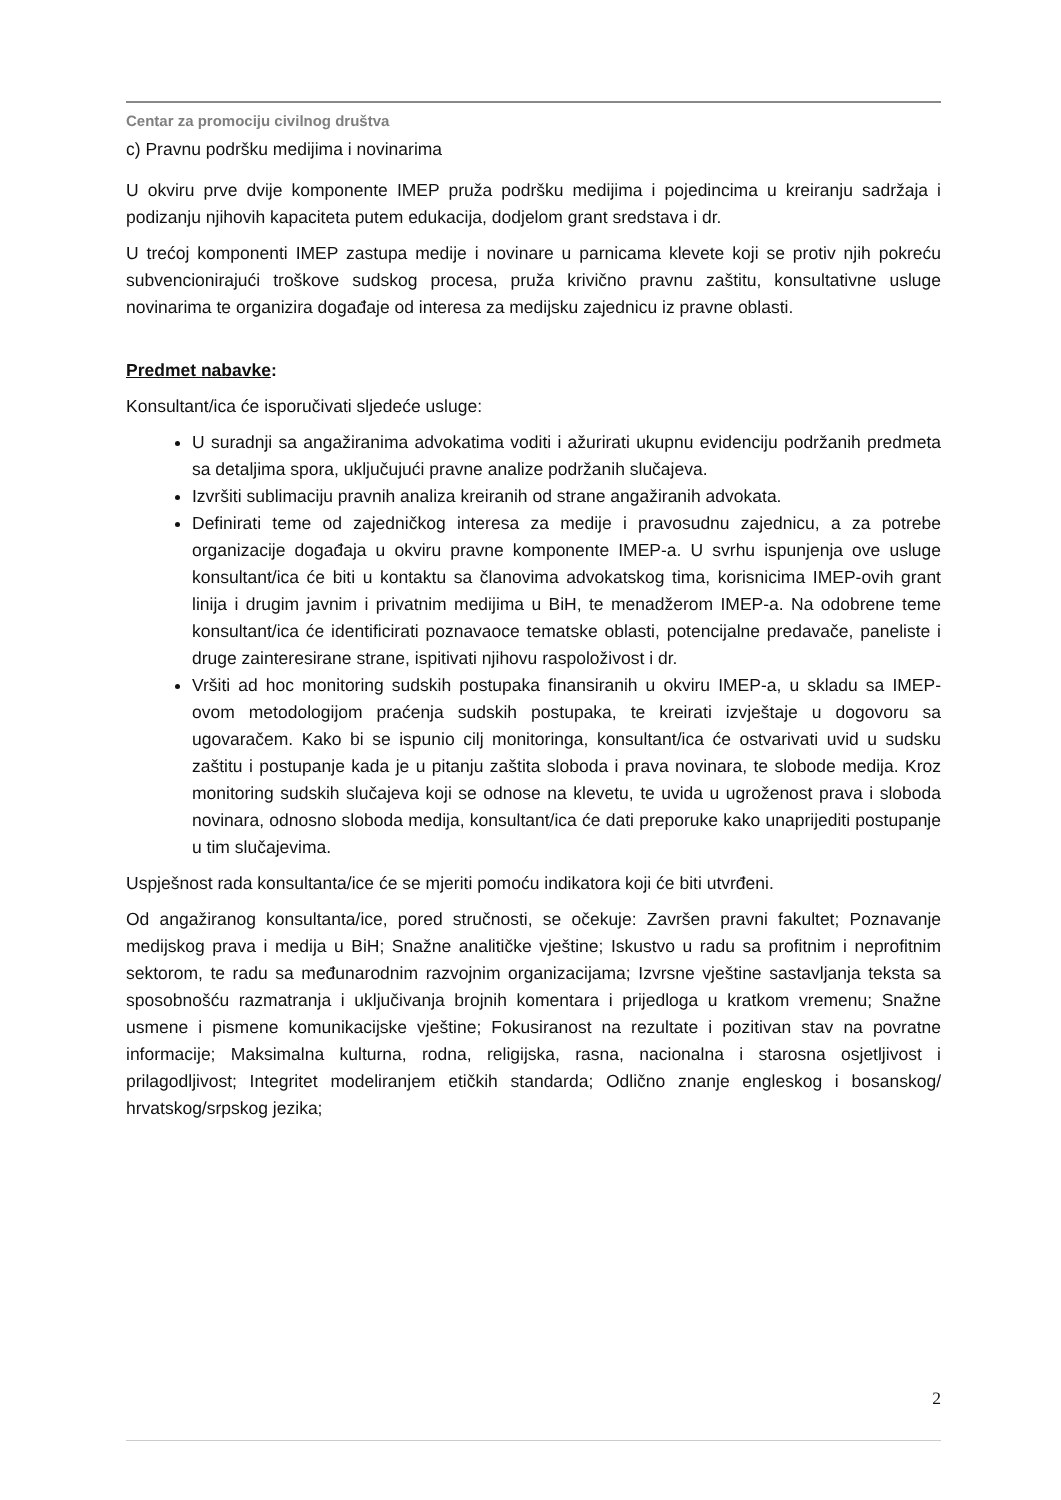Centar za promociju civilnog društva
c) Pravnu podršku medijima i novinarima
U okviru prve dvije komponente IMEP pruža podršku medijima i pojedincima u kreiranju sadržaja i podizanju njihovih kapaciteta putem edukacija, dodjelom grant sredstava i dr.
U trećoj komponenti IMEP zastupa medije i novinare u parnicama klevete koji se protiv njih pokreću subvencionirajući troškove sudskog procesa, pruža krivično pravnu zaštitu, konsultativne usluge novinarima te organizira događaje od interesa za medijsku zajednicu iz pravne oblasti.
Predmet nabavke:
Konsultant/ica će isporučivati sljedeće usluge:
U suradnji sa angažiranima advokatima voditi i ažurirati ukupnu evidenciju podržanih predmeta sa detaljima spora, uključujući pravne analize podržanih slučajeva.
Izvršiti sublimaciju pravnih analiza kreiranih od strane angažiranih advokata.
Definirati teme od zajedničkog interesa za medije i pravosudnu zajednicu, a za potrebe organizacije događaja u okviru pravne komponente IMEP-a. U svrhu ispunjenja ove usluge konsultant/ica će biti u kontaktu sa članovima advokatskog tima, korisnicima IMEP-ovih grant linija i drugim javnim i privatnim medijima u BiH, te menadžerom IMEP-a. Na odobrene teme konsultant/ica će identificirati poznavaoce tematske oblasti, potencijalne predavače, paneliste i druge zainteresirane strane, ispitivati njihovu raspoloživost i dr.
Vršiti ad hoc monitoring sudskih postupaka finansiranih u okviru IMEP-a, u skladu sa IMEP-ovom metodologijom praćenja sudskih postupaka, te kreirati izvještaje u dogovoru sa ugovaračem. Kako bi se ispunio cilj monitoringa, konsultant/ica će ostvarivati uvid u sudsku zaštitu i postupanje kada je u pitanju zaštita sloboda i prava novinara, te slobode medija. Kroz monitoring sudskih slučajeva koji se odnose na klevetu, te uvida u ugroženost prava i sloboda novinara, odnosno sloboda medija, konsultant/ica će dati preporuke kako unaprijediti postupanje u tim slučajevima.
Uspješnost rada konsultanta/ice će se mjeriti pomoću indikatora koji će biti utvrđeni.
Od angažiranog konsultanta/ice, pored stručnosti, se očekuje: Završen pravni fakultet; Poznavanje medijskog prava i medija u BiH; Snažne analitičke vještine; Iskustvo u radu sa profitnim i neprofitnim sektorom, te radu sa međunarodnim razvojnim organizacijama; Izvrsne vještine sastavljanja teksta sa sposobnošću razmatranja i uključivanja brojnih komentara i prijedloga u kratkom vremenu; Snažne usmene i pismene komunikacijske vještine; Fokusiranost na rezultate i pozitivan stav na povratne informacije; Maksimalna kulturna, rodna, religijska, rasna, nacionalna i starosna osjetljivost i prilagodljivost; Integritet modeliranjem etičkih standarda; Odlično znanje engleskog i bosanskog/ hrvatskog/srpskog jezika;
2